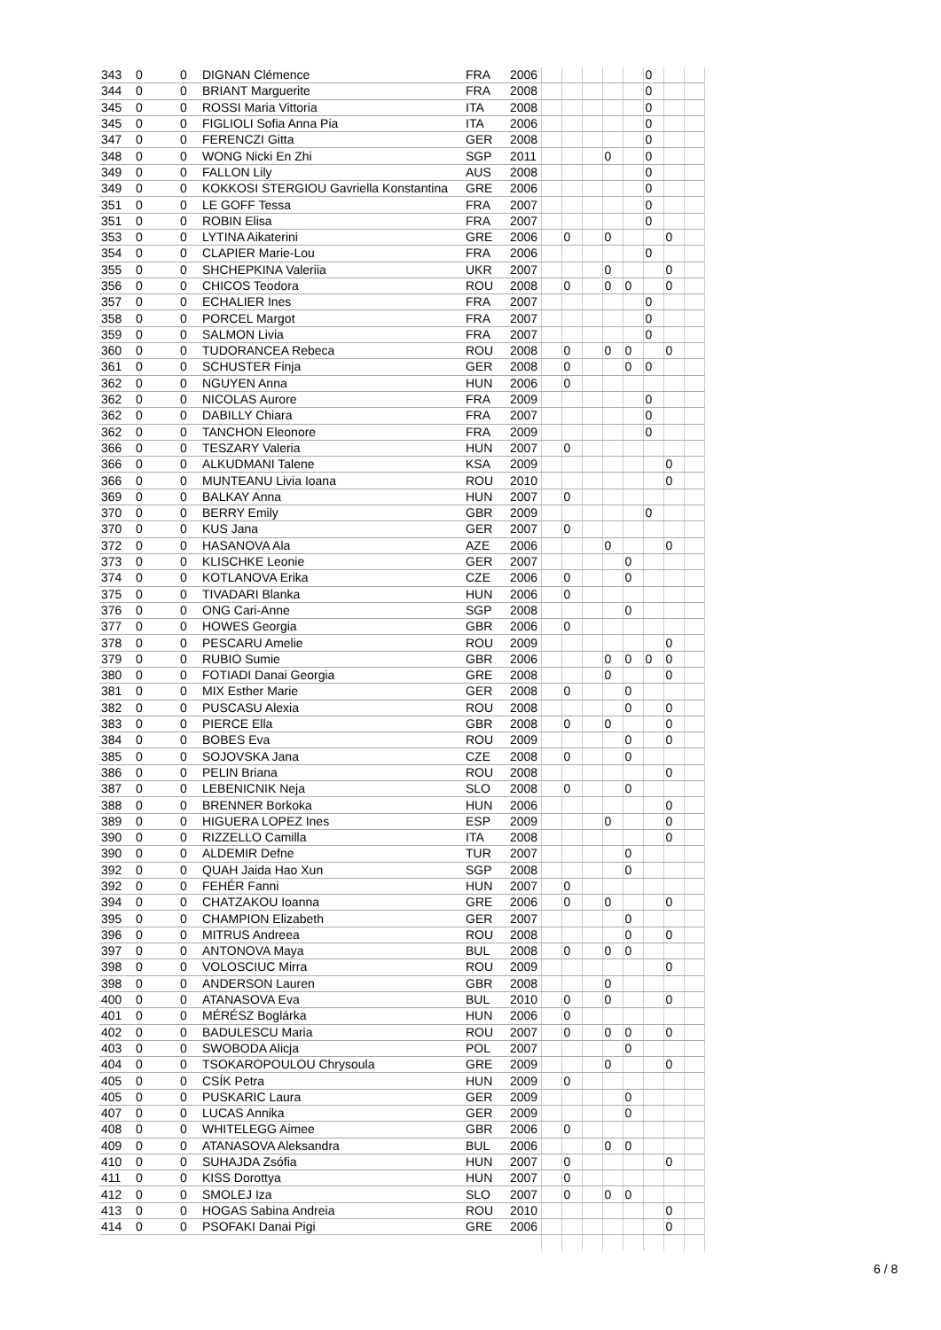| 343 | 0 | 0 | DIGNAN Clémence | FRA | 2006 | | | | | | 0 | | |
| 344 | 0 | 0 | BRIANT Marguerite | FRA | 2008 | | | | | | 0 | | |
| 345 | 0 | 0 | ROSSI Maria Vittoria | ITA | 2008 | | | | | | 0 | | |
| 345 | 0 | 0 | FIGLIOLI Sofia Anna Pia | ITA | 2006 | | | | | | 0 | | |
| 347 | 0 | 0 | FERENCZI Gitta | GER | 2008 | | | | | | 0 | | |
| 348 | 0 | 0 | WONG Nicki En Zhi | SGP | 2011 | | | | 0 | | 0 | | |
| 349 | 0 | 0 | FALLON Lily | AUS | 2008 | | | | | | 0 | | |
| 349 | 0 | 0 | KOKKOSI STERGIOU Gavriella Konstantina | GRE | 2006 | | | | | | 0 | | |
| 351 | 0 | 0 | LE GOFF Tessa | FRA | 2007 | | | | | | 0 | | |
| 351 | 0 | 0 | ROBIN Elisa | FRA | 2007 | | | | | | 0 | | |
| 353 | 0 | 0 | LYTINA Aikaterini | GRE | 2006 | | 0 | | 0 | | | 0 | |
| 354 | 0 | 0 | CLAPIER Marie-Lou | FRA | 2006 | | | | | | 0 | | |
| 355 | 0 | 0 | SHCHEPKINA Valeriia | UKR | 2007 | | | | 0 | | | 0 | |
| 356 | 0 | 0 | CHICOS Teodora | ROU | 2008 | | 0 | | 0 | 0 | | 0 | |
| 357 | 0 | 0 | ECHALIER Ines | FRA | 2007 | | | | | | 0 | | |
| 358 | 0 | 0 | PORCEL Margot | FRA | 2007 | | | | | | 0 | | |
| 359 | 0 | 0 | SALMON Livia | FRA | 2007 | | | | | | 0 | | |
| 360 | 0 | 0 | TUDORANCEA Rebeca | ROU | 2008 | | 0 | | 0 | 0 | | 0 | |
| 361 | 0 | 0 | SCHUSTER Finja | GER | 2008 | | 0 | | | 0 | 0 | | |
| 362 | 0 | 0 | NGUYEN Anna | HUN | 2006 | | 0 | | | | | | |
| 362 | 0 | 0 | NICOLAS Aurore | FRA | 2009 | | | | | | 0 | | |
| 362 | 0 | 0 | DABILLY Chiara | FRA | 2007 | | | | | | 0 | | |
| 362 | 0 | 0 | TANCHON Eleonore | FRA | 2009 | | | | | | 0 | | |
| 366 | 0 | 0 | TESZARY Valeria | HUN | 2007 | | 0 | | | | | | |
| 366 | 0 | 0 | ALKUDMANI Talene | KSA | 2009 | | | | | | | 0 | |
| 366 | 0 | 0 | MUNTEANU Livia Ioana | ROU | 2010 | | | | | | | 0 | |
| 369 | 0 | 0 | BALKAY Anna | HUN | 2007 | | 0 | | | | | | |
| 370 | 0 | 0 | BERRY Emily | GBR | 2009 | | | | | | 0 | | |
| 370 | 0 | 0 | KUS Jana | GER | 2007 | | 0 | | | | | | |
| 372 | 0 | 0 | HASANOVA Ala | AZE | 2006 | | | | 0 | | | 0 | |
| 373 | 0 | 0 | KLISCHKE Leonie | GER | 2007 | | | | | 0 | | | |
| 374 | 0 | 0 | KOTLANOVA Erika | CZE | 2006 | | 0 | | | 0 | | | |
| 375 | 0 | 0 | TIVADARI Blanka | HUN | 2006 | | 0 | | | | | | |
| 376 | 0 | 0 | ONG Cari-Anne | SGP | 2008 | | | | | 0 | | | |
| 377 | 0 | 0 | HOWES Georgia | GBR | 2006 | | 0 | | | | | | |
| 378 | 0 | 0 | PESCARU Amelie | ROU | 2009 | | | | | | | 0 | |
| 379 | 0 | 0 | RUBIO Sumie | GBR | 2006 | | | | 0 | 0 | 0 | 0 | |
| 380 | 0 | 0 | FOTIADI Danai Georgia | GRE | 2008 | | | | 0 | | | 0 | |
| 381 | 0 | 0 | MIX Esther Marie | GER | 2008 | | 0 | | | 0 | | | |
| 382 | 0 | 0 | PUSCASU Alexia | ROU | 2008 | | | | | 0 | | 0 | |
| 383 | 0 | 0 | PIERCE Ella | GBR | 2008 | | 0 | | 0 | | | 0 | |
| 384 | 0 | 0 | BOBES Eva | ROU | 2009 | | | | | 0 | | 0 | |
| 385 | 0 | 0 | SOJOVSKA Jana | CZE | 2008 | | 0 | | | 0 | | | |
| 386 | 0 | 0 | PELIN Briana | ROU | 2008 | | | | | | | 0 | |
| 387 | 0 | 0 | LEBENICNIK Neja | SLO | 2008 | | 0 | | | 0 | | | |
| 388 | 0 | 0 | BRENNER Borkoka | HUN | 2006 | | | | | | | 0 | |
| 389 | 0 | 0 | HIGUERA LOPEZ Ines | ESP | 2009 | | | | 0 | | | 0 | |
| 390 | 0 | 0 | RIZZELLO Camilla | ITA | 2008 | | | | | | | 0 | |
| 390 | 0 | 0 | ALDEMIR Defne | TUR | 2007 | | | | | 0 | | | |
| 392 | 0 | 0 | QUAH Jaida Hao Xun | SGP | 2008 | | | | | 0 | | | |
| 392 | 0 | 0 | FEHÉR Fanni | HUN | 2007 | | 0 | | | | | | |
| 394 | 0 | 0 | CHATZAKOU Ioanna | GRE | 2006 | | 0 | | 0 | | | 0 | |
| 395 | 0 | 0 | CHAMPION Elizabeth | GER | 2007 | | | | | 0 | | | |
| 396 | 0 | 0 | MITRUS Andreea | ROU | 2008 | | | | | 0 | | 0 | |
| 397 | 0 | 0 | ANTONOVA Maya | BUL | 2008 | | 0 | | 0 | 0 | | | |
| 398 | 0 | 0 | VOLOSCIUC Mirra | ROU | 2009 | | | | | | | 0 | |
| 398 | 0 | 0 | ANDERSON Lauren | GBR | 2008 | | | | 0 | | | | |
| 400 | 0 | 0 | ATANASOVA Eva | BUL | 2010 | | 0 | | 0 | | | 0 | |
| 401 | 0 | 0 | MÉRÉSZ Boglárka | HUN | 2006 | | 0 | | | | | | |
| 402 | 0 | 0 | BADULESCU Maria | ROU | 2007 | | 0 | | 0 | 0 | | 0 | |
| 403 | 0 | 0 | SWOBODA Alicja | POL | 2007 | | | | | 0 | | | |
| 404 | 0 | 0 | TSOKAROPOULOU Chrysoula | GRE | 2009 | | | | 0 | | | 0 | |
| 405 | 0 | 0 | CSÍK Petra | HUN | 2009 | | 0 | | | | | | |
| 405 | 0 | 0 | PUSKARIC Laura | GER | 2009 | | | | | 0 | | | |
| 407 | 0 | 0 | LUCAS Annika | GER | 2009 | | | | | 0 | | | |
| 408 | 0 | 0 | WHITELEGG Aimee | GBR | 2006 | | 0 | | | | | | |
| 409 | 0 | 0 | ATANASOVA Aleksandra | BUL | 2006 | | | | 0 | 0 | | | |
| 410 | 0 | 0 | SUHAJDA Zsófia | HUN | 2007 | | 0 | | | | | 0 | |
| 411 | 0 | 0 | KISS Dorottya | HUN | 2007 | | 0 | | | | | | |
| 412 | 0 | 0 | SMOLEJ Iza | SLO | 2007 | | 0 | | 0 | 0 | | | |
| 413 | 0 | 0 | HOGAS Sabina Andreia | ROU | 2010 | | | | | | | 0 | |
| 414 | 0 | 0 | PSOFAKI Danai Pigi | GRE | 2006 | | | | | | | 0 | |
6 / 8